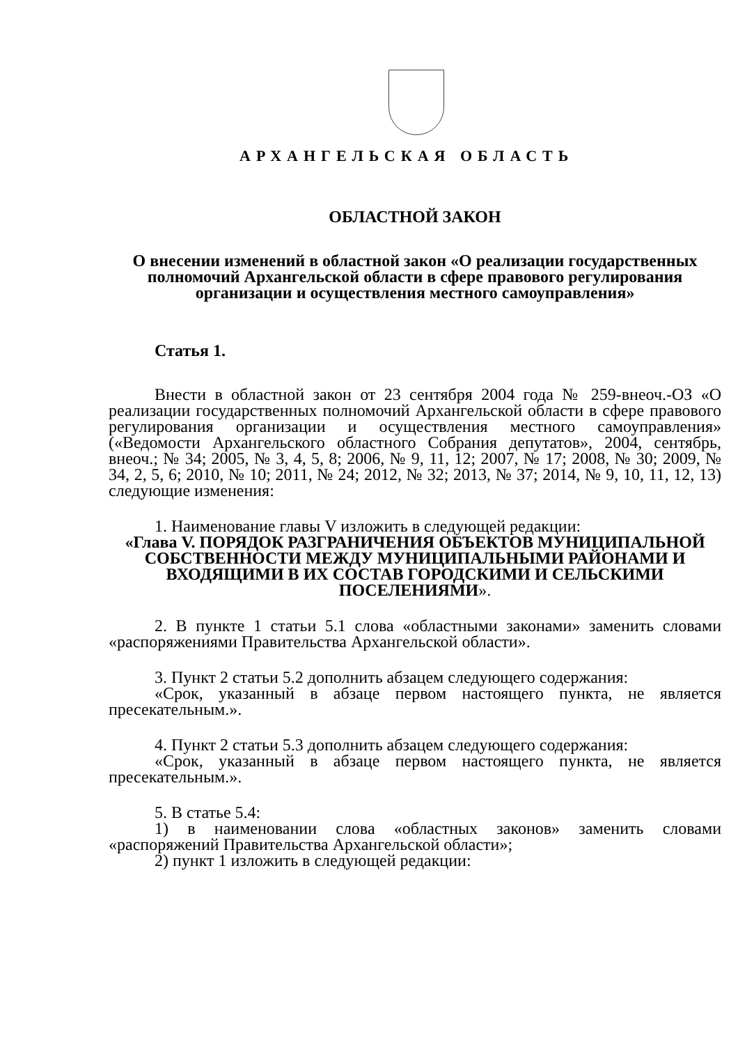АРХАНГЕЛЬСКАЯ ОБЛАСТЬ
ОБЛАСТНОЙ ЗАКОН
О внесении изменений в областной закон «О реализации государственных полномочий Архангельской области в сфере правового регулирования организации и осуществления местного самоуправления»
Статья 1.
Внести в областной закон от 23 сентября 2004 года № 259-внеоч.-ОЗ «О реализации государственных полномочий Архангельской области в сфере правового регулирования организации и осуществления местного самоуправления» («Ведомости Архангельского областного Собрания депутатов», 2004, сентябрь, внеоч.; № 34; 2005, № 3, 4, 5, 8; 2006, № 9, 11, 12; 2007, № 17; 2008, № 30; 2009, № 34, 2, 5, 6; 2010, № 10; 2011, № 24; 2012, № 32; 2013, № 37; 2014, № 9, 10, 11, 12, 13) следующие изменения:
1. Наименование главы V изложить в следующей редакции:
«Глава V. ПОРЯДОК РАЗГРАНИЧЕНИЯ ОБЪЕКТОВ МУНИЦИПАЛЬНОЙ СОБСТВЕННОСТИ МЕЖДУ МУНИЦИПАЛЬНЫМИ РАЙОНАМИ И ВХОДЯЩИМИ В ИХ СОСТАВ ГОРОДСКИМИ И СЕЛЬСКИМИ ПОСЕЛЕНИЯМИ».
2. В пункте 1 статьи 5.1 слова «областными законами» заменить словами «распоряжениями Правительства Архангельской области».
3. Пункт 2 статьи 5.2 дополнить абзацем следующего содержания:
«Срок, указанный в абзаце первом настоящего пункта, не является пресекательным.».
4. Пункт 2 статьи 5.3 дополнить абзацем следующего содержания:
«Срок, указанный в абзаце первом настоящего пункта, не является пресекательным.».
5. В статье 5.4:
1) в наименовании слова «областных законов» заменить словами «распоряжений Правительства Архангельской области»;
2) пункт 1 изложить в следующей редакции: